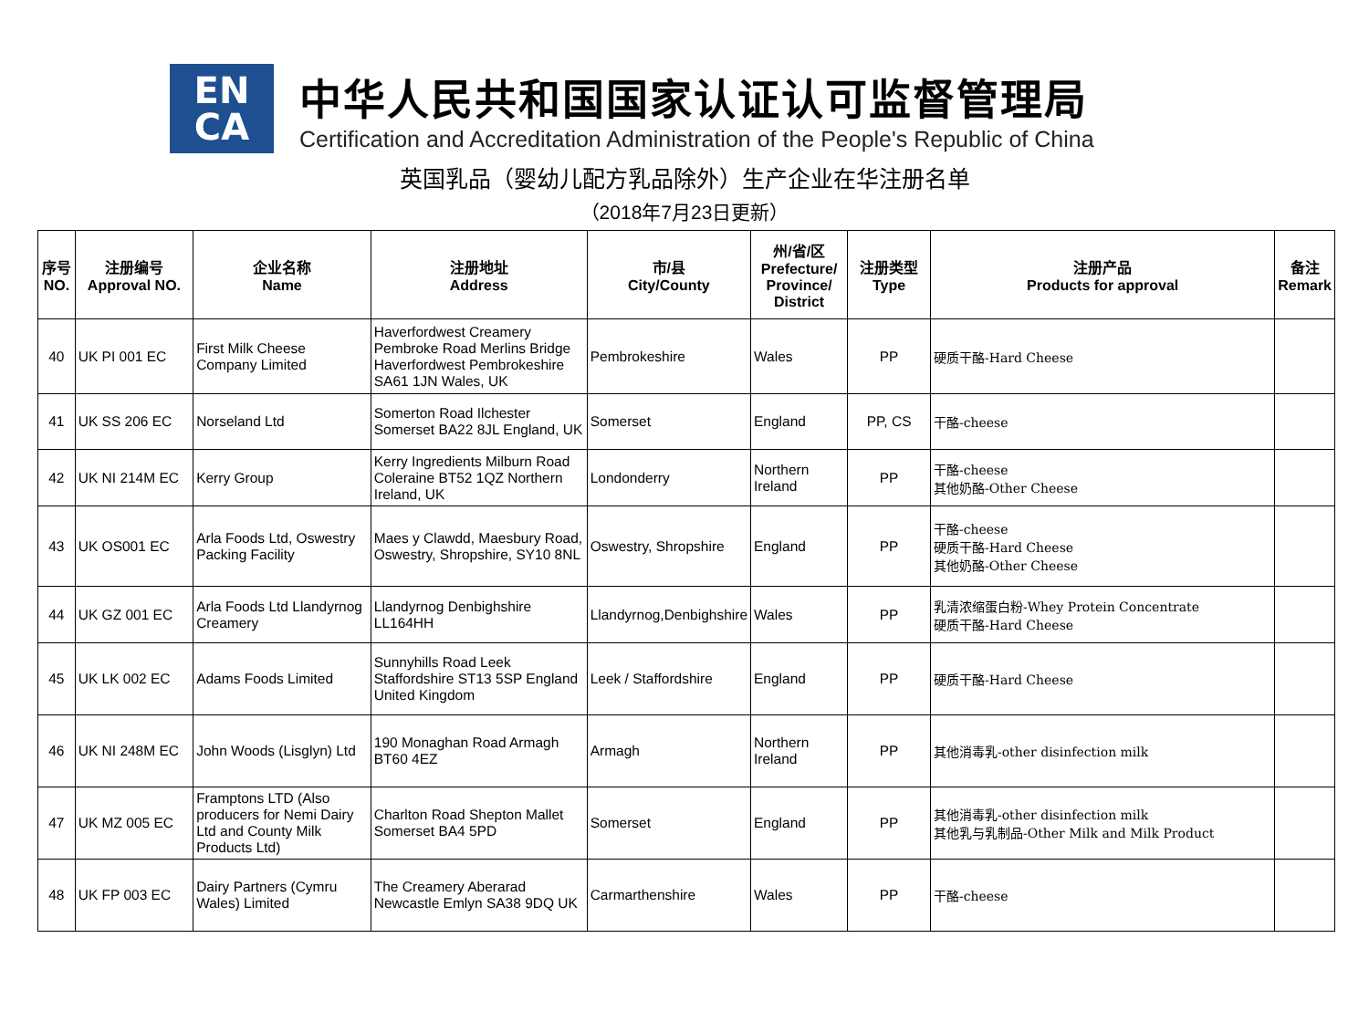EN
CA
中华人民共和国国家认证认可监督管理局
Certification and Accreditation Administration of the People's Republic of China
英国乳品（婴幼儿配方乳品除外）生产企业在华注册名单
（2018年7月23日更新）
| 序号 NO. | 注册编号 Approval NO. | 企业名称 Name | 注册地址 Address | 市/县 City/County | 州/省/区 Prefecture/ Province/ District | 注册类型 Type | 注册产品 Products for approval | 备注 Remark |
| --- | --- | --- | --- | --- | --- | --- | --- | --- |
| 40 | UK PI 001 EC | First Milk Cheese Company Limited | Haverfordwest Creamery Pembroke Road Merlins Bridge Haverfordwest Pembrokeshire SA61 1JN Wales, UK | Pembrokeshire | Wales | PP | 硬质干酪-Hard Cheese | |
| 41 | UK SS 206 EC | Norseland Ltd | Somerton Road Ilchester Somerset BA22 8JL England, UK | Somerset | England | PP, CS | 干酪-cheese | |
| 42 | UK NI 214M EC | Kerry Group | Kerry Ingredients Milburn Road Coleraine BT52 1QZ Northern Ireland, UK | Londonderry | Northern Ireland | PP | 干酪-cheese 其他奶酪-Other Cheese | |
| 43 | UK OS001 EC | Arla Foods Ltd, Oswestry Packing Facility | Maes y Clawdd, Maesbury Road, Oswestry, Shropshire, SY10 8NL | Oswestry, Shropshire | England | PP | 干酪-cheese 硬质干酪-Hard Cheese 其他奶酪-Other Cheese | |
| 44 | UK GZ 001 EC | Arla Foods Ltd Llandyrnog Creamery | Llandyrnog Denbighshire LL164HH | Llandyrnog,Denbighshire | Wales | PP | 乳清浓缩蛋白粉-Whey Protein Concentrate 硬质干酪-Hard Cheese | |
| 45 | UK LK 002 EC | Adams Foods Limited | Sunnyhills Road Leek Staffordshire ST13 5SP England United Kingdom | Leek / Staffordshire | England | PP | 硬质干酪-Hard Cheese | |
| 46 | UK NI 248M EC | John Woods (Lisglyn) Ltd | 190 Monaghan Road Armagh BT60 4EZ | Armagh | Northern Ireland | PP | 其他消毒乳-other disinfection milk | |
| 47 | UK MZ 005 EC | Framptons LTD (Also producers for Nemi Dairy Ltd and County Milk Products Ltd) | Charlton Road Shepton Mallet Somerset BA4 5PD | Somerset | England | PP | 其他消毒乳-other disinfection milk 其他乳与乳制品-Other Milk and Milk Product | |
| 48 | UK FP 003 EC | Dairy Partners (Cymru Wales) Limited | The Creamery Aberarad Newcastle Emlyn SA38 9DQ UK | Carmarthenshire | Wales | PP | 干酪-cheese | |